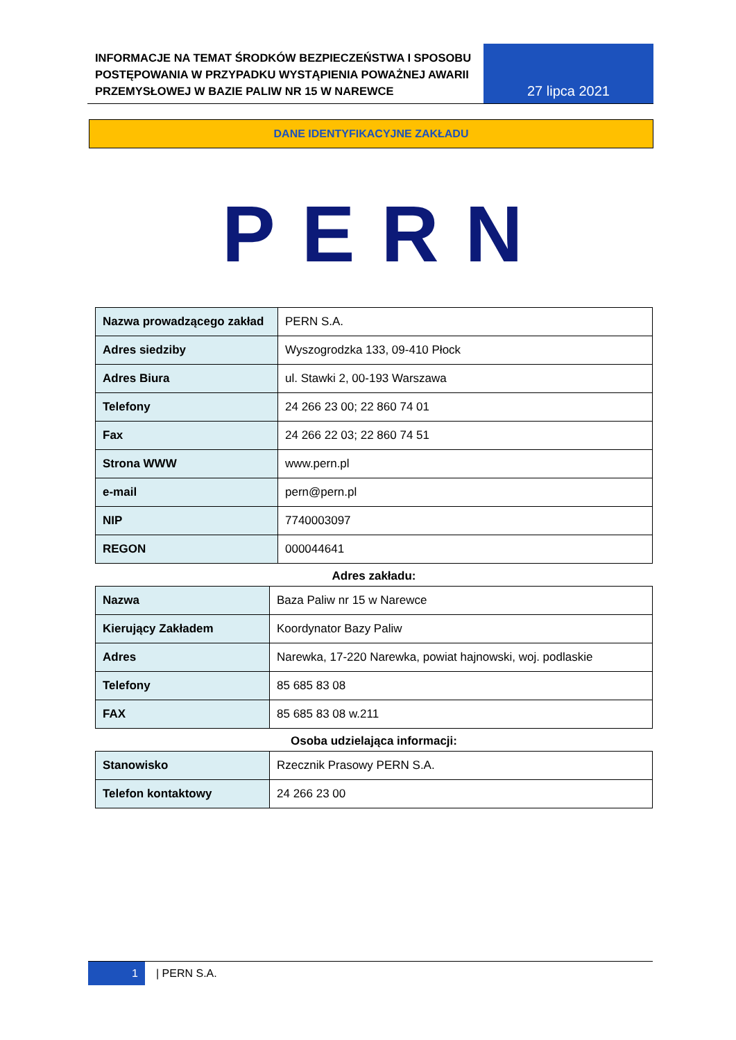INFORMACJE NA TEMAT ŚRODKÓW BEZPIECZEŃSTWA I SPOSOBU POSTĘPOWANIA W PRZYPADKU WYSTĄPIENIA POWAŻNEJ AWARII PRZEMYSŁOWEJ W BAZIE PALIW NR 15 W NAREWCE
27 lipca 2021
DANE IDENTYFIKACYJNE ZAKŁADU
PERN
| Nazwa prowadzącego zakład | PERN S.A. |
| Adres siedziby | Wyszogrodzka 133, 09-410 Płock |
| Adres Biura | ul. Stawki 2, 00-193 Warszawa |
| Telefony | 24 266 23 00; 22 860 74 01 |
| Fax | 24 266 22 03; 22 860 74 51 |
| Strona WWW | www.pern.pl |
| e-mail | pern@pern.pl |
| NIP | 7740003097 |
| REGON | 000044641 |
Adres zakładu:
| Nazwa | Baza Paliw nr 15 w Narewce |
| Kierujący Zakładem | Koordynator Bazy Paliw |
| Adres | Narewka, 17-220 Narewka, powiat hajnowski, woj. podlaskie |
| Telefony | 85 685 83 08 |
| FAX | 85 685 83 08 w.211 |
Osoba udzielająca informacji:
| Stanowisko | Rzecznik Prasowy PERN S.A. |
| Telefon kontaktowy | 24 266 23 00 |
1 | PERN S.A.